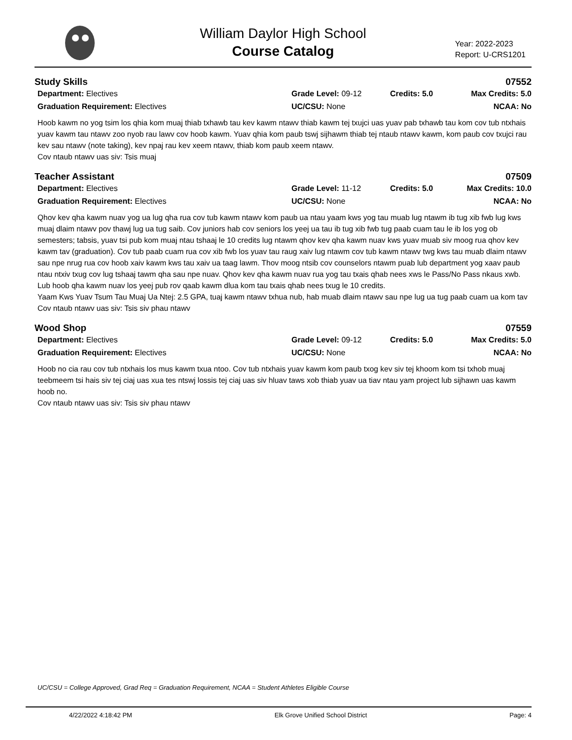William Daylor High School
Course Catalog
Year: 2022-2023
Report: U-CRS1201
Study Skills 07552
Department: Electives Grade Level: 09-12 Credits: 5.0 Max Credits: 5.0 Graduation Requirement: Electives UC/CSU: None NCAA: No
Hoob kawm no yog tsim los qhia kom muaj thiab txhawb tau kev kawm ntawv thiab kawm tej txujci uas yuav pab txhawb tau kom cov tub ntxhais yuav kawm tau ntawv zoo nyob rau lawv cov hoob kawm. Yuav qhia kom paub tswj sijhawm thiab tej ntaub ntawv kawm, kom paub cov txujci rau kev sau ntawv (note taking), kev npaj rau kev xeem ntawv, thiab kom paub xeem ntawv.
Cov ntaub ntawv uas siv: Tsis muaj
Teacher Assistant 07509
Department: Electives Grade Level: 11-12 Credits: 5.0 Max Credits: 10.0 Graduation Requirement: Electives UC/CSU: None NCAA: No
Qhov kev qha kawm nuav yog ua lug qha rua cov tub kawm ntawv kom paub ua ntau yaam kws yog tau muab lug ntawm ib tug xib fwb lug kws muaj dlaim ntawv pov thawj lug ua tug saib. Cov juniors hab cov seniors los yeej ua tau ib tug xib fwb tug paab cuam tau le ib los yog ob semesters; tabsis, yuav tsi pub kom muaj ntau tshaaj le 10 credits lug ntawm qhov kev qha kawm nuav kws yuav muab siv moog rua qhov kev kawm tav (graduation). Cov tub paab cuam rua cov xib fwb los yuav tau raug xaiv lug ntawm cov tub kawm ntawv twg kws tau muab dlaim ntawv sau npe nrug rua cov hoob xaiv kawm kws tau xaiv ua taag lawm. Thov moog ntsib cov counselors ntawm puab lub department yog xaav paub ntau ntxiv txug cov lug tshaaj tawm qha sau npe nuav. Qhov kev qha kawm nuav rua yog tau txais qhab nees xws le Pass/No Pass nkaus xwb. Lub hoob qha kawm nuav los yeej pub rov qaab kawm dlua kom tau txais qhab nees txug le 10 credits.
Yaam Kws Yuav Tsum Tau Muaj Ua Ntej: 2.5 GPA, tuaj kawm ntawv txhua nub, hab muab dlaim ntawv sau npe lug ua tug paab cuam ua kom tav
Cov ntaub ntawv uas siv: Tsis siv phau ntawv
Wood Shop 07559
Department: Electives Grade Level: 09-12 Credits: 5.0 Max Credits: 5.0 Graduation Requirement: Electives UC/CSU: None NCAA: No
Hoob no cia rau cov tub ntxhais los mus kawm txua ntoo. Cov tub ntxhais yuav kawm kom paub txog kev siv tej khoom kom tsi txhob muaj teebmeem tsi hais siv tej ciaj uas xua tes ntswj lossis tej ciaj uas siv hluav taws xob thiab yuav ua tiav ntau yam project lub sijhawn uas kawm hoob no.
Cov ntaub ntawv uas siv: Tsis siv phau ntawv
UC/CSU = College Approved, Grad Req = Graduation Requirement, NCAA = Student Athletes Eligible Course
4/22/2022 4:18:42 PM Elk Grove Unified School District Page: 4